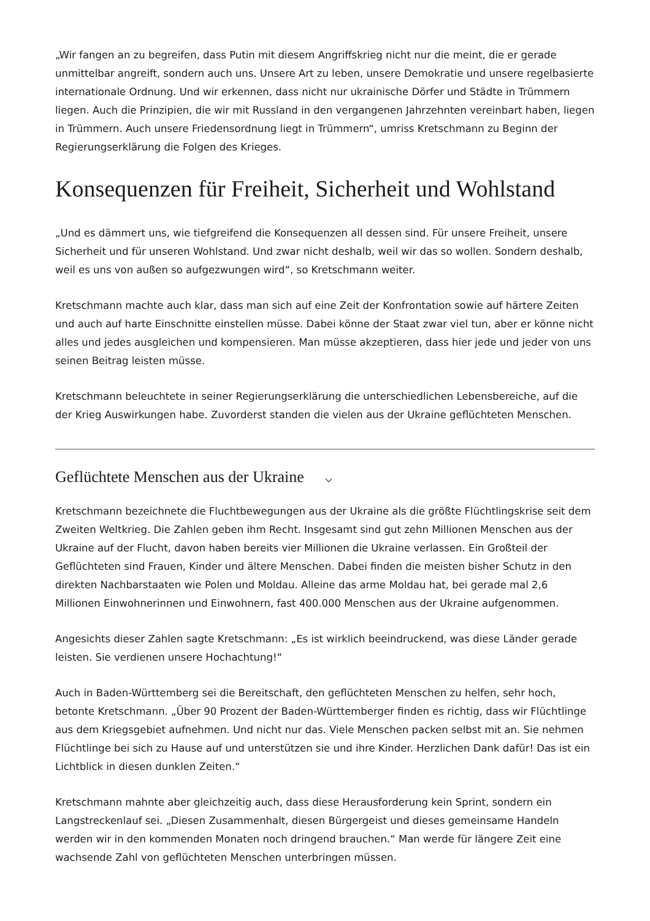„Wir fangen an zu begreifen, dass Putin mit diesem Angriffskrieg nicht nur die meint, die er gerade unmittelbar angreift, sondern auch uns. Unsere Art zu leben, unsere Demokratie und unsere regelbasierte internationale Ordnung. Und wir erkennen, dass nicht nur ukrainische Dörfer und Städte in Trümmern liegen. Auch die Prinzipien, die wir mit Russland in den vergangenen Jahrzehnten vereinbart haben, liegen in Trümmern. Auch unsere Friedensordnung liegt in Trümmern“, umriss Kretschmann zu Beginn der Regierungserklärung die Folgen des Krieges.
Konsequenzen für Freiheit, Sicherheit und Wohlstand
„Und es dämmert uns, wie tiefgreifend die Konsequenzen all dessen sind. Für unsere Freiheit, unsere Sicherheit und für unseren Wohlstand. Und zwar nicht deshalb, weil wir das so wollen. Sondern deshalb, weil es uns von außen so aufgezwungen wird“, so Kretschmann weiter.
Kretschmann machte auch klar, dass man sich auf eine Zeit der Konfrontation sowie auf härtere Zeiten und auch auf harte Einschnitte einstellen müsse. Dabei könne der Staat zwar viel tun, aber er könne nicht alles und jedes ausgleichen und kompensieren. Man müsse akzeptieren, dass hier jede und jeder von uns seinen Beitrag leisten müsse.
Kretschmann beleuchtete in seiner Regierungserklärung die unterschiedlichen Lebensbereiche, auf die der Krieg Auswirkungen habe. Zuvorderst standen die vielen aus der Ukraine geflüchteten Menschen.
Geflüchtete Menschen aus der Ukraine ⌵
Kretschmann bezeichnete die Fluchtbewegungen aus der Ukraine als die größte Flüchtlingskrise seit dem Zweiten Weltkrieg. Die Zahlen geben ihm Recht. Insgesamt sind gut zehn Millionen Menschen aus der Ukraine auf der Flucht, davon haben bereits vier Millionen die Ukraine verlassen. Ein Großteil der Geflüchteten sind Frauen, Kinder und ältere Menschen. Dabei finden die meisten bisher Schutz in den direkten Nachbarstaaten wie Polen und Moldau. Alleine das arme Moldau hat, bei gerade mal 2,6 Millionen Einwohnerinnen und Einwohnern, fast 400.000 Menschen aus der Ukraine aufgenommen.
Angesichts dieser Zahlen sagte Kretschmann: „Es ist wirklich beeindruckend, was diese Länder gerade leisten. Sie verdienen unsere Hochachtung!“
Auch in Baden-Württemberg sei die Bereitschaft, den geflüchteten Menschen zu helfen, sehr hoch, betonte Kretschmann. „Über 90 Prozent der Baden-Württemberger finden es richtig, dass wir Flüchtlinge aus dem Kriegsgebiet aufnehmen. Und nicht nur das. Viele Menschen packen selbst mit an. Sie nehmen Flüchtlinge bei sich zu Hause auf und unterstützen sie und ihre Kinder. Herzlichen Dank dafür! Das ist ein Lichtblick in diesen dunklen Zeiten.“
Kretschmann mahnte aber gleichzeitig auch, dass diese Herausforderung kein Sprint, sondern ein Langstreckenlauf sei. „Diesen Zusammenhalt, diesen Bürgergeist und dieses gemeinsame Handeln werden wir in den kommenden Monaten noch dringend brauchen.“ Man werde für längere Zeit eine wachsende Zahl von geflüchteten Menschen unterbringen müssen.